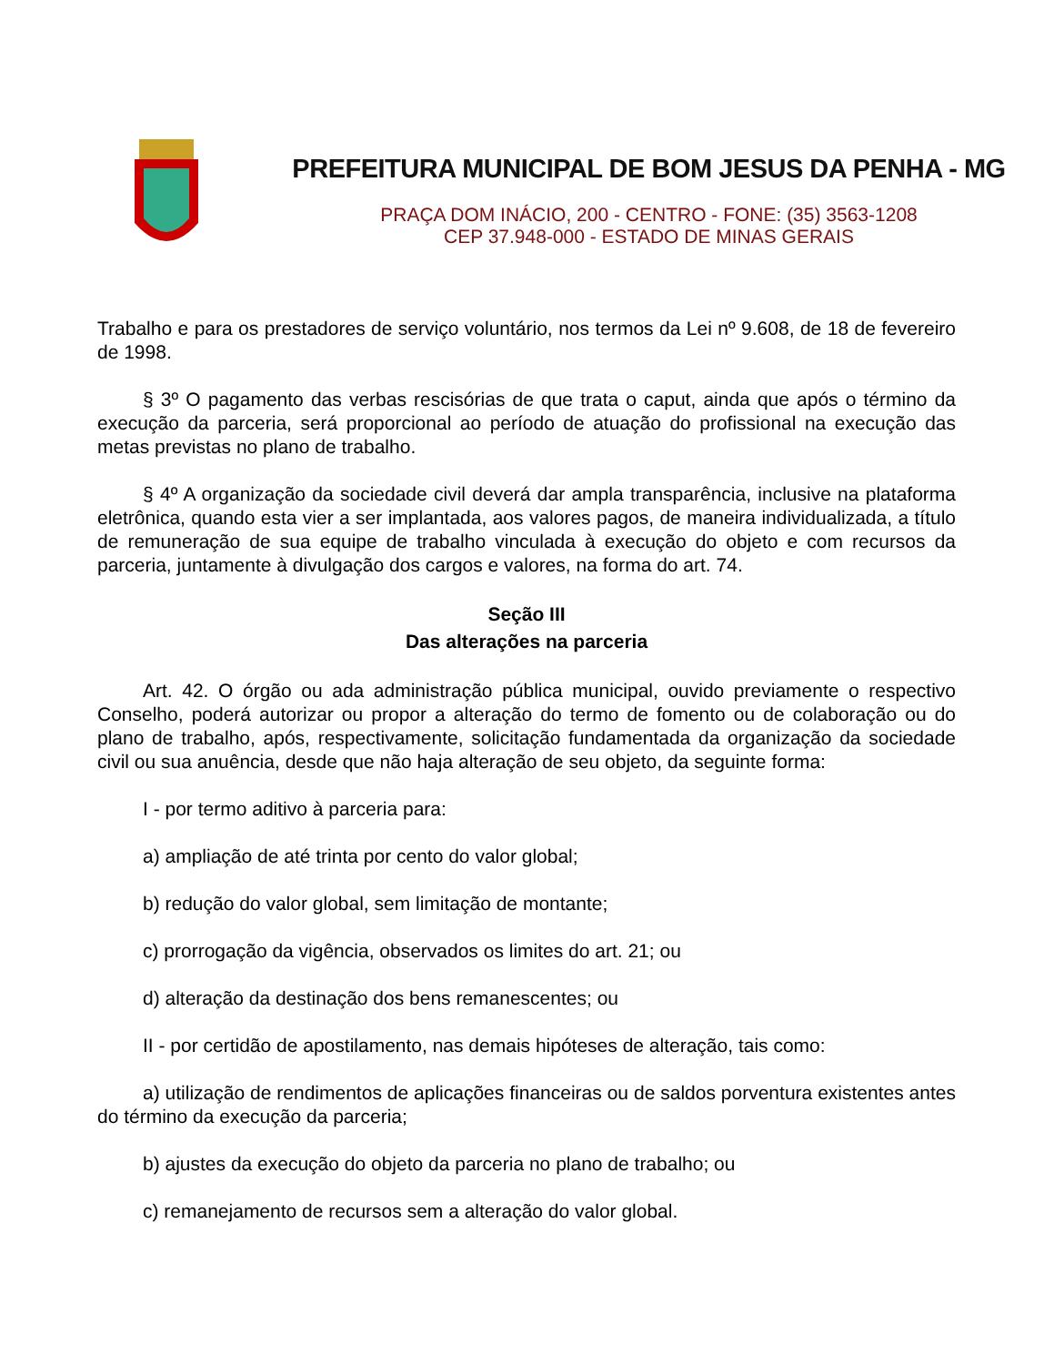PREFEITURA MUNICIPAL DE BOM JESUS DA PENHA - MG
PRAÇA DOM INÁCIO, 200 - CENTRO - FONE: (35) 3563-1208
CEP 37.948-000 - ESTADO DE MINAS GERAIS
Trabalho e para os prestadores de serviço voluntário, nos termos da Lei nº 9.608, de 18 de fevereiro de 1998.
§ 3º O pagamento das verbas rescisórias de que trata o caput, ainda que após o término da execução da parceria, será proporcional ao período de atuação do profissional na execução das metas previstas no plano de trabalho.
§ 4º A organização da sociedade civil deverá dar ampla transparência, inclusive na plataforma eletrônica, quando esta vier a ser implantada, aos valores pagos, de maneira individualizada, a título de remuneração de sua equipe de trabalho vinculada à execução do objeto e com recursos da parceria, juntamente à divulgação dos cargos e valores, na forma do art. 74.
Seção III
Das alterações na parceria
Art. 42. O órgão ou ada administração pública municipal, ouvido previamente o respectivo Conselho, poderá autorizar ou propor a alteração do termo de fomento ou de colaboração ou do plano de trabalho, após, respectivamente, solicitação fundamentada da organização da sociedade civil ou sua anuência, desde que não haja alteração de seu objeto, da seguinte forma:
I - por termo aditivo à parceria para:
a) ampliação de até trinta por cento do valor global;
b) redução do valor global, sem limitação de montante;
c) prorrogação da vigência, observados os limites do art. 21; ou
d) alteração da destinação dos bens remanescentes; ou
II - por certidão de apostilamento, nas demais hipóteses de alteração, tais como:
a) utilização de rendimentos de aplicações financeiras ou de saldos porventura existentes antes do término da execução da parceria;
b) ajustes da execução do objeto da parceria no plano de trabalho; ou
c) remanejamento de recursos sem a alteração do valor global.